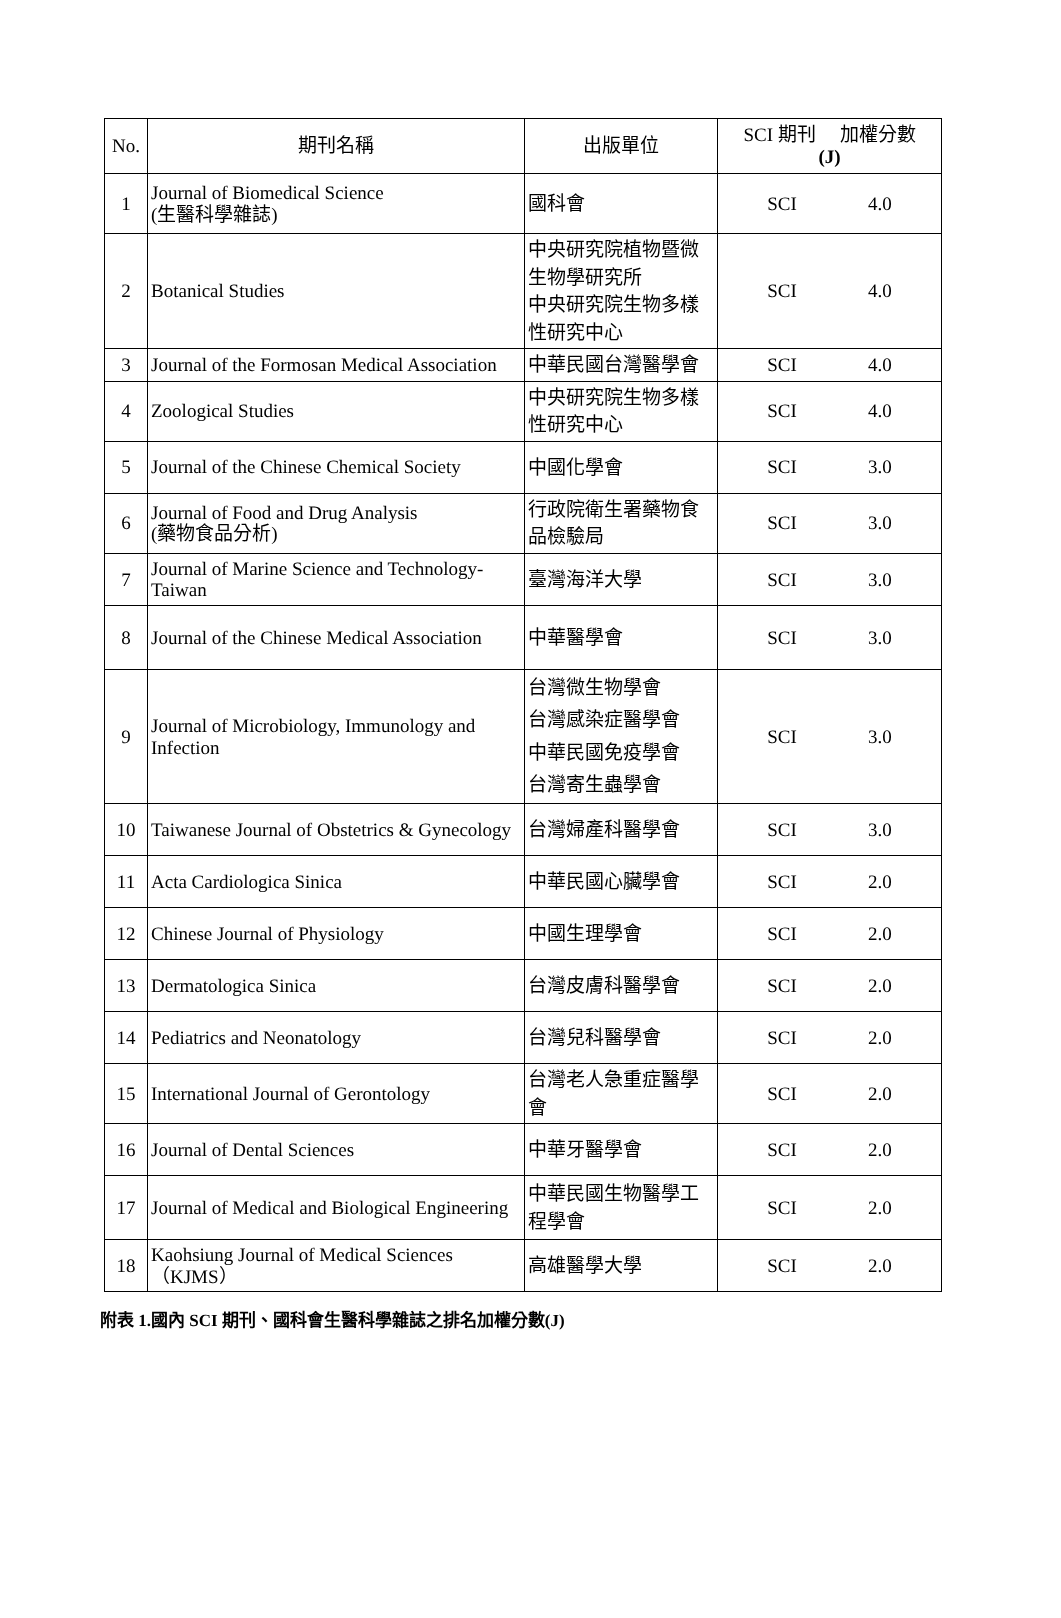| No. | 期刊名稱 | 出版單位 | SCI 期刊 加權分數 (J) |
| --- | --- | --- | --- |
| 1 | Journal of Biomedical Science (生醫科學雜誌) | 國科會 | SCI 4.0 |
| 2 | Botanical Studies | 中央研究院植物暨微生物學研究所 中央研究院生物多樣性研究中心 | SCI 4.0 |
| 3 | Journal of the Formosan Medical Association | 中華民國台灣醫學會 | SCI 4.0 |
| 4 | Zoological Studies | 中央研究院生物多樣性研究中心 | SCI 4.0 |
| 5 | Journal of the Chinese Chemical Society | 中國化學會 | SCI 3.0 |
| 6 | Journal of Food and Drug Analysis (藥物食品分析) | 行政院衛生署藥物食品檢驗局 | SCI 3.0 |
| 7 | Journal of Marine Science and Technology-Taiwan | 臺灣海洋大學 | SCI 3.0 |
| 8 | Journal of the Chinese Medical Association | 中華醫學會 | SCI 3.0 |
| 9 | Journal of Microbiology, Immunology and Infection | 台灣微生物學會 台灣感染症醫學會 中華民國免疫學會 台灣寄生蟲學會 | SCI 3.0 |
| 10 | Taiwanese Journal of Obstetrics & Gynecology | 台灣婦產科醫學會 | SCI 3.0 |
| 11 | Acta Cardiologica Sinica | 中華民國心臟學會 | SCI 2.0 |
| 12 | Chinese Journal of Physiology | 中國生理學會 | SCI 2.0 |
| 13 | Dermatologica Sinica | 台灣皮膚科醫學會 | SCI 2.0 |
| 14 | Pediatrics and Neonatology | 台灣兒科醫學會 | SCI 2.0 |
| 15 | International Journal of Gerontology | 台灣老人急重症醫學會 | SCI 2.0 |
| 16 | Journal of Dental Sciences | 中華牙醫學會 | SCI 2.0 |
| 17 | Journal of Medical and Biological Engineering | 中華民國生物醫學工程學會 | SCI 2.0 |
| 18 | Kaohsiung Journal of Medical Sciences （KJMS） | 高雄醫學大學 | SCI 2.0 |
附表 1.國內 SCI 期刊、國科會生醫科學雜誌之排名加權分數(J)